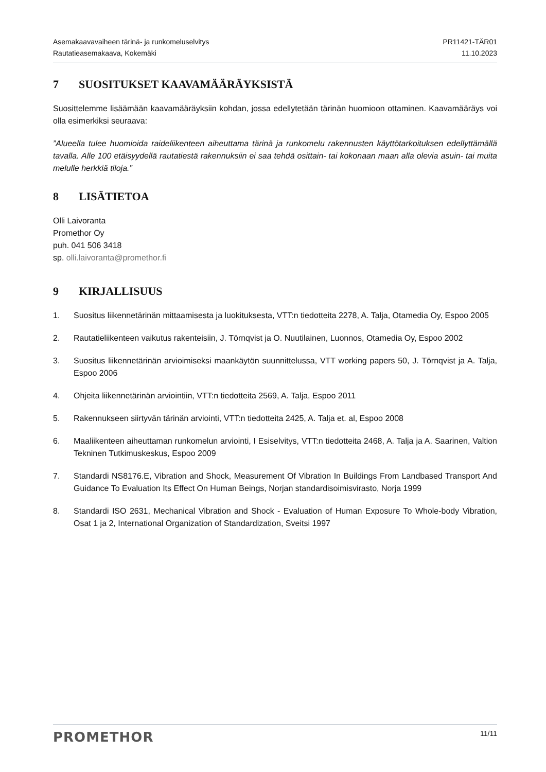Asemakaavavaiheen tärinä- ja runkomeluselvitys
Rautatieasemakaava, Kokemäki
PR11421-TÄR01
11.10.2023
7 SUOSITUKSET KAAVAMÄÄRÄYKSISTÄ
Suosittelemme lisäämään kaavamääräyksiin kohdan, jossa edellytetään tärinän huomioon ottaminen. Kaavamääräys voi olla esimerkiksi seuraava:
”Alueella tulee huomioida raideliikenteen aiheuttama tärinä ja runkomelu rakennusten käyttötarkoituksen edellyttämällä tavalla. Alle 100 etäisyydellä rautatiestä rakennuksiin ei saa tehdä osittain- tai kokonaan maan alla olevia asuin- tai muita melulle herkkiä tiloja.”
8 LISÄTIETOA
Olli Laivoranta
Promethor Oy
puh. 041 506 3418
sp. olli.laivoranta@promethor.fi
9 KIRJALLISUUS
1. Suositus liikennetärinän mittaamisesta ja luokituksesta, VTT:n tiedotteita 2278, A. Talja, Otamedia Oy, Espoo 2005
2. Rautatieliikenteen vaikutus rakenteisiin, J. Törnqvist ja O. Nuutilainen, Luonnos, Otamedia Oy, Espoo 2002
3. Suositus liikennetärinän arvioimiseksi maankäytön suunnittelussa, VTT working papers 50, J. Törnqvist ja A. Talja, Espoo 2006
4. Ohjeita liikennetärinän arviointiin, VTT:n tiedotteita 2569, A. Talja, Espoo 2011
5. Rakennukseen siirtyvän tärinän arviointi, VTT:n tiedotteita 2425, A. Talja et. al, Espoo 2008
6. Maaliikenteen aiheuttaman runkomelun arviointi, I Esiselvitys, VTT:n tiedotteita 2468, A. Talja ja A. Saarinen, Valtion Tekninen Tutkimuskeskus, Espoo 2009
7. Standardi NS8176.E, Vibration and Shock, Measurement Of Vibration In Buildings From Landbased Transport And Guidance To Evaluation Its Effect On Human Beings, Norjan standardisoimisvirasto, Norja 1999
8. Standardi ISO 2631, Mechanical Vibration and Shock - Evaluation of Human Exposure To Whole-body Vibration, Osat 1 ja 2, International Organization of Standardization, Sveitsi 1997
PROMETHOR
11/11